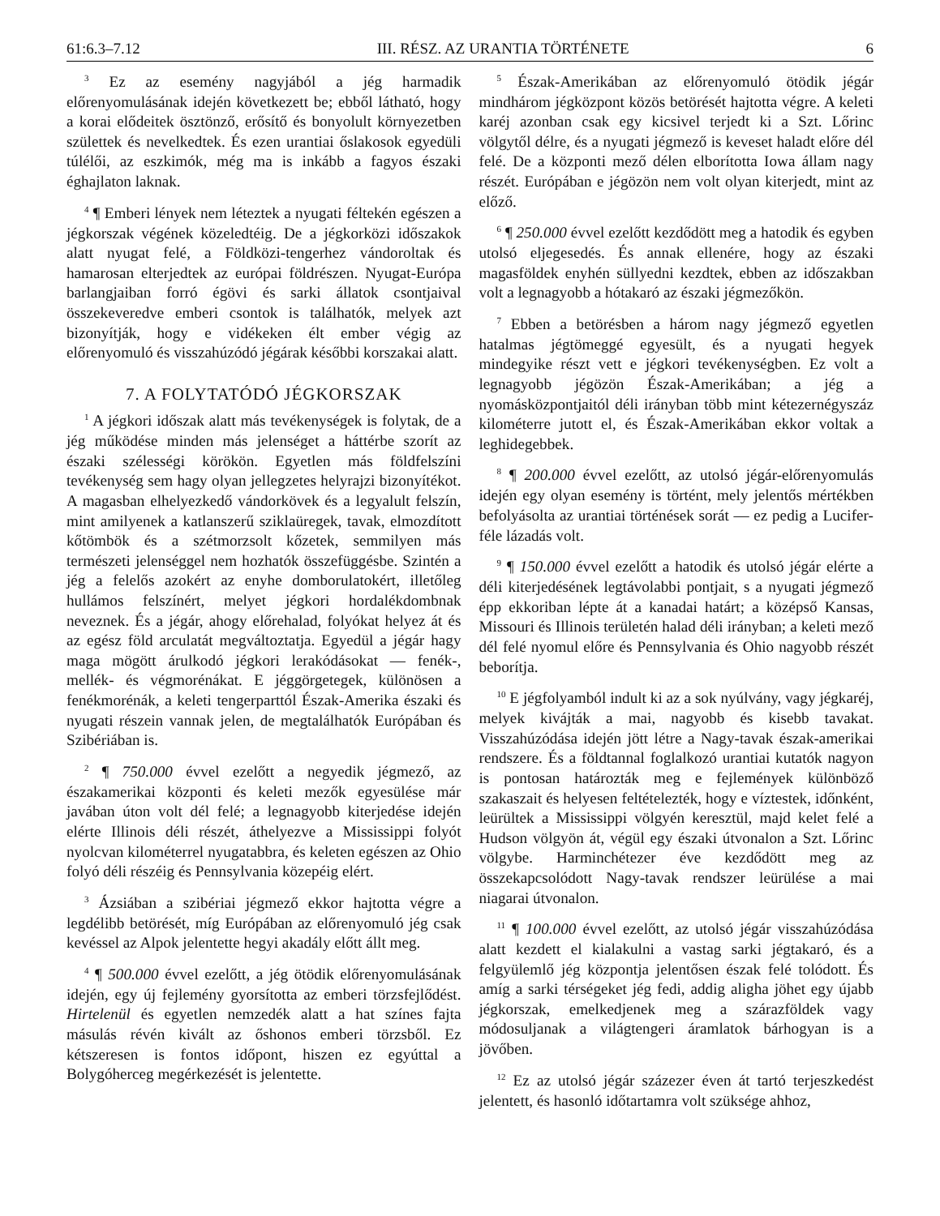61:6.3–7.12 III. RÉSZ. AZ URANTIA TÖRTÉNETE 6
<sup>3</sup> Ez az esemény nagyjából a jég harmadik előrenyomulásának idején következett be; ebből látható, hogy a korai elődeitek ösztönző, erősítő és bonyolult környezetben születtek és nevelkedtek. És ezen urantiai őslakosok egyedüli túlélői, az eszkimók, még ma is inkább a fagyos északi éghajlaton laknak.
<sup>4</sup> ¶ Emberi lények nem léteztek a nyugati féltekén egészen a jégkorszak végének közeledtéig. De a jégkorközi időszakok alatt nyugat felé, a Földközi-tengerhez vándoroltak és hamarosan elterjedtek az európai földrészen. Nyugat-Európa barlangjaiban forró égövi és sarki állatok csontjaival összekeveredve emberi csontok is találhatók, melyek azt bizonyítják, hogy e vidékeken élt ember végig az előrenyomuló és visszahúzódó jégárak későbbi korszakai alatt.
7. A FOLYTATÓDÓ JÉGKORSZAK
<sup>1</sup> A jégkori időszak alatt más tevékenységek is folytak, de a jég működése minden más jelenséget a háttérbe szorít az északi szélességi körökön. Egyetlen más földfelszíni tevékenység sem hagy olyan jellegzetes helyrajzi bizonyítékot. A magasban elhelyezkedő vándorkövek és a legyalult felszín, mint amilyenek a katlanszerű sziklaüregek, tavak, elmozdított kőtömbök és a szétmorzsolt kőzetek, semmilyen más természeti jelenséggel nem hozhatók összefüggésbe. Szintén a jég a felelős azokért az enyhe domborulatokért, illetőleg hullámos felszínért, melyet jégkori hordalékdombnak neveznek. És a jégár, ahogy előrehalad, folyókat helyez át és az egész föld arculatát megváltoztatja. Egyedül a jégár hagy maga mögött árulkodó jégkori lerakódásokat — fenék-, mellék- és végmorénákat. E jéggörgetegek, különösen a fenékmorénák, a keleti tengerparttól Észak-Amerika északi és nyugati részein vannak jelen, de megtalálhatók Európában és Szibériában is.
<sup>2</sup> ¶ 750.000 évvel ezelőtt a negyedik jégmező, az északamerikai központi és keleti mezők egyesülése már javában úton volt dél felé; a legnagyobb kiterjedése idején elérte Illinois déli részét, áthelyezve a Mississippi folyót nyolcvan kilométerrel nyugatabbra, és keleten egészen az Ohio folyó déli részéig és Pennsylvania közepéig elért.
<sup>3</sup> Ázsiában a szibériai jégmező ekkor hajtotta végre a legdélibb betörését, míg Európában az előrenyomuló jég csak kevéssel az Alpok jelentette hegyi akadály előtt állt meg.
<sup>4</sup> ¶ 500.000 évvel ezelőtt, a jég ötödik előrenyomulásának idején, egy új fejlemény gyorsította az emberi törzsfejlődést. Hirtelenül és egyetlen nemzedék alatt a hat színes fajta másulás révén kivált az őshonos emberi törzsből. Ez kétszeresen is fontos időpont, hiszen ez egyúttal a Bolygóherceg megérkezését is jelentette.
<sup>5</sup> Észak-Amerikában az előrenyomuló ötödik jégár mindhárom jégközpont közös betörését hajtotta végre. A keleti karéj azonban csak egy kicsivel terjedt ki a Szt. Lőrinc völgytől délre, és a nyugati jégmező is keveset haladt előre dél felé. De a központi mező délen elborította Iowa állam nagy részét. Európában e jégözön nem volt olyan kiterjedt, mint az előző.
<sup>6</sup> ¶ 250.000 évvel ezelőtt kezdődött meg a hatodik és egyben utolsó eljegesedés. És annak ellenére, hogy az északi magasföldek enyhén süllyedni kezdtek, ebben az időszakban volt a legnagyobb a hótakaró az északi jégmezőkön.
<sup>7</sup> Ebben a betörésben a három nagy jégmező egyetlen hatalmas jégtömeggé egyesült, és a nyugati hegyek mindegyike részt vett e jégkori tevékenységben. Ez volt a legnagyobb jégözön Észak-Amerikában; a jég a nyomásközpontjaitól déli irányban több mint kétezernégyszáz kilométerre jutott el, és Észak-Amerikában ekkor voltak a leghidegebbek.
<sup>8</sup> ¶ 200.000 évvel ezelőtt, az utolsó jégár-előrenyomulás idején egy olyan esemény is történt, mely jelentős mértékben befolyásolta az urantiai történések sorát — ez pedig a Lucifer-féle lázadás volt.
<sup>9</sup> ¶ 150.000 évvel ezelőtt a hatodik és utolsó jégár elérte a déli kiterjedésének legtávolabbi pontjait, s a nyugati jégmező épp ekkoriban lépte át a kanadai határt; a középső Kansas, Missouri és Illinois területén halad déli irányban; a keleti mező dél felé nyomul előre és Pennsylvania és Ohio nagyobb részét beborítja.
<sup>10</sup> E jégfolyamból indult ki az a sok nyúlvány, vagy jégkaréj, melyek kivájták a mai, nagyobb és kisebb tavakat. Visszahúzódása idején jött létre a Nagy-tavak észak-amerikai rendszere. És a földtannal foglalkozó urantiai kutatók nagyon is pontosan határozták meg e fejlemények különböző szakaszait és helyesen feltételezték, hogy e víztestek, időnként, leürültek a Mississippi völgyén keresztül, majd kelet felé a Hudson völgyön át, végül egy északi útvonalon a Szt. Lőrinc völgybe. Harminchétezer éve kezdődött meg az összekapcsolódott Nagy-tavak rendszer leürülése a mai niagarai útvonalon.
<sup>11</sup> ¶ 100.000 évvel ezelőtt, az utolsó jégár visszahúzódása alatt kezdett el kialakulni a vastag sarki jégtakaró, és a felgyülemlő jég központja jelentősen észak felé tolódott. És amíg a sarki térségeket jég fedi, addig aligha jöhet egy újabb jégkorszak, emelkedjenek meg a szárazföldek vagy módosuljanak a világtengeri áramlatok bárhogyan is a jövőben.
<sup>12</sup> Ez az utolsó jégár százezer éven át tartó terjeszkedést jelentett, és hasonló időtartamra volt szüksége ahhoz,